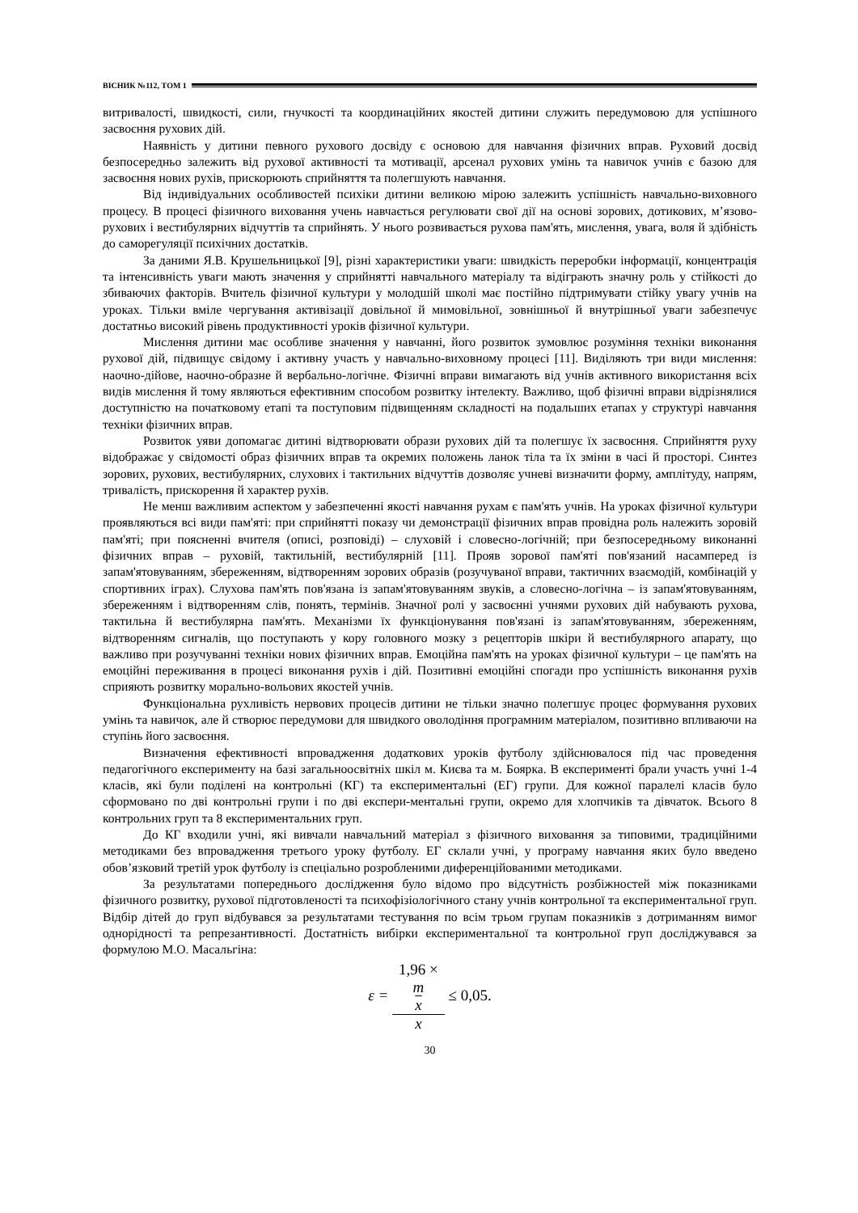ВІСНИК №112, ТОМ 1
витривалості, швидкості, сили, гнучкості та координаційних якостей дитини служить передумовою для успішного засвоєння рухових дій.
Наявність у дитини певного рухового досвіду є основою для навчання фізичних вправ. Руховий досвід безпосередньо залежить від рухової активності та мотивації, арсенал рухових умінь та навичок учнів є базою для засвоєння нових рухів, прискорюють сприйняття та полегшують навчання.
Від індивідуальних особливостей психіки дитини великою мірою залежить успішність навчально-виховного процесу. В процесі фізичного виховання учень навчається регулювати свої дії на основі зорових, дотикових, м’язово-рухових і вестибулярних відчуттів та сприйнять. У нього розвивається рухова пам'ять, мислення, увага, воля й здібність до саморегуляції психічних достатків.
За даними Я.В. Крушельницької [9], різні характеристики уваги: швидкість переробки інформації, концентрація та інтенсивність уваги мають значення у сприйнятті навчального матеріалу та відіграють значну роль у стійкості до збиваючих факторів. Вчитель фізичної культури у молодшій школі має постійно підтримувати стійку увагу учнів на уроках. Тільки вміле чергування активізації довільної й мимовільної, зовнішньої й внутрішньої уваги забезпечує достатньо високий рівень продуктивності уроків фізичної культури.
Мислення дитини має особливе значення у навчанні, його розвиток зумовлює розуміння техніки виконання рухової дій, підвищує свідому і активну участь у навчально-виховному процесі [11]. Виділяють три види мислення: наочно-дійове, наочно-образне й вербально-логічне. Фізичні вправи вимагають від учнів активного використання всіх видів мислення й тому являються ефективним способом розвитку інтелекту. Важливо, щоб фізичні вправи відрізнялися доступністю на початковому етапі та поступовим підвищенням складності на подальших етапах у структурі навчання техніки фізичних вправ.
Розвиток уяви допомагає дитині відтворювати образи рухових дій та полегшує їх засвоєння. Сприйняття руху відображає у свідомості образ фізичних вправ та окремих положень ланок тіла та їх зміни в часі й просторі. Синтез зорових, рухових, вестибулярних, слухових і тактильних відчуттів дозволяє учневі визначити форму, амплітуду, напрям, тривалість, прискорення й характер рухів.
Не менш важливим аспектом у забезпеченні якості навчання рухам є пам'ять учнів. На уроках фізичної культури проявляються всі види пам'яті: при сприйнятті показу чи демонстрації фізичних вправ провідна роль належить зоровій пам'яті; при поясненні вчителя (описі, розповіді) – слуховій і словесно-логічній; при безпосередньому виконанні фізичних вправ – руховій, тактильній, вестибулярній [11]. Прояв зорової пам'яті пов'язаний насамперед із запам'ятовуванням, збереженням, відтворенням зорових образів (розучуваної вправи, тактичних взаємодій, комбінацій у спортивних іграх). Слухова пам'ять пов'язана із запам'ятовуванням звуків, а словесно-логічна – із запам'ятовуванням, збереженням і відтворенням слів, понять, термінів. Значної ролі у засвоєнні учнями рухових дій набувають рухова, тактильна й вестибулярна пам'ять. Механізми їх функціонування пов'язані із запам'ятовуванням, збереженням, відтворенням сигналів, що поступають у кору головного мозку з рецепторів шкіри й вестибулярного апарату, що важливо при розучуванні техніки нових фізичних вправ. Емоційна пам'ять на уроках фізичної культури – це пам'ять на емоційні переживання в процесі виконання рухів і дій. Позитивні емоційні спогади про успішність виконання рухів сприяють розвитку морально-вольових якостей учнів.
Функціональна рухливість нервових процесів дитини не тільки значно полегшує процес формування рухових умінь та навичок, але й створює передумови для швидкого оволодіння програмним матеріалом, позитивно впливаючи на ступінь його засвоєння.
Визначення ефективності впровадження додаткових уроків футболу здійснювалося під час проведення педагогічного експерименту на базі загальноосвітніх шкіл м. Києва та м. Боярка. В експерименті брали участь учні 1-4 класів, які були поділені на контрольні (КГ) та експериментальні (ЕГ) групи. Для кожної паралелі класів було сформовано по дві контрольні групи і по дві експери-ментальні групи, окремо для хлопчиків та дівчаток. Всього 8 контрольних груп та 8 експериментальних груп.
До КГ входили учні, які вивчали навчальний матеріал з фізичного виховання за типовими, традиційними методиками без впровадження третього уроку футболу. ЕГ склали учні, у програму навчання яких було введено обов’язковий третій урок футболу із спеціально розробленими диференційованими методиками.
За результатами попереднього дослідження було відомо про відсутність розбіжностей між показниками фізичного розвитку, рухової підготовленості та психофізіологічного стану учнів контрольної та експериментальної груп. Відбір дітей до груп відбувався за результатами тестування по всім трьом групам показників з дотриманням вимог однорідності та репрезантивності. Достатність вибірки експериментальної та контрольної груп досліджувався за формулою М.О. Масальгіна:
ε = 1,96 ×
m
x x ≤ 0,05.
30